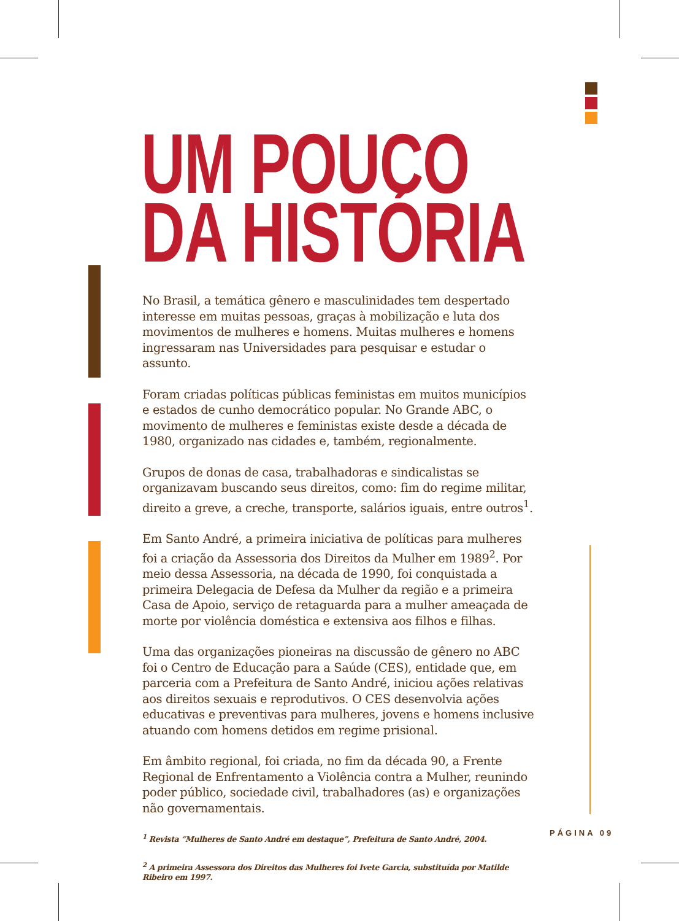UM POUCO
DA HISTÓRIA
No Brasil, a temática gênero e masculinidades tem despertado interesse em muitas pessoas, graças à mobilização e luta dos movimentos de mulheres e homens. Muitas mulheres e homens ingressaram nas Universidades para pesquisar e estudar o assunto.
Foram criadas políticas públicas feministas em muitos municípios e estados de cunho democrático popular. No Grande ABC, o movimento de mulheres e feministas existe desde a década de 1980, organizado nas cidades e, também, regionalmente.
Grupos de donas de casa, trabalhadoras e sindicalistas se organizavam buscando seus direitos, como: fim do regime militar, direito a greve, a creche, transporte, salários iguais, entre outros<sup>1</sup>.
Em Santo André, a primeira iniciativa de políticas para mulheres foi a criação da Assessoria dos Direitos da Mulher em 1989<sup>2</sup>. Por meio dessa Assessoria, na década de 1990, foi conquistada a primeira Delegacia de Defesa da Mulher da região e a primeira Casa de Apoio, serviço de retaguarda para a mulher ameaçada de morte por violência doméstica e extensiva aos filhos e filhas.
Uma das organizações pioneiras na discussão de gênero no ABC foi o Centro de Educação para a Saúde (CES), entidade que, em parceria com a Prefeitura de Santo André, iniciou ações relativas aos direitos sexuais e reprodutivos. O CES desenvolvia ações educativas e preventivas para mulheres, jovens e homens inclusive atuando com homens detidos em regime prisional.
Em âmbito regional, foi criada, no fim da década 90, a Frente Regional de Enfrentamento a Violência contra a Mulher, reunindo poder público, sociedade civil, trabalhadores (as) e organizações não governamentais.
<sup>1</sup> Revista “Mulheres de Santo André em destaque”, Prefeitura de Santo André, 2004.
<sup>2</sup> A primeira Assessora dos Direitos das Mulheres foi Ivete Garcia, substituída por Matilde Ribeiro em 1997.
PÁGINA 09